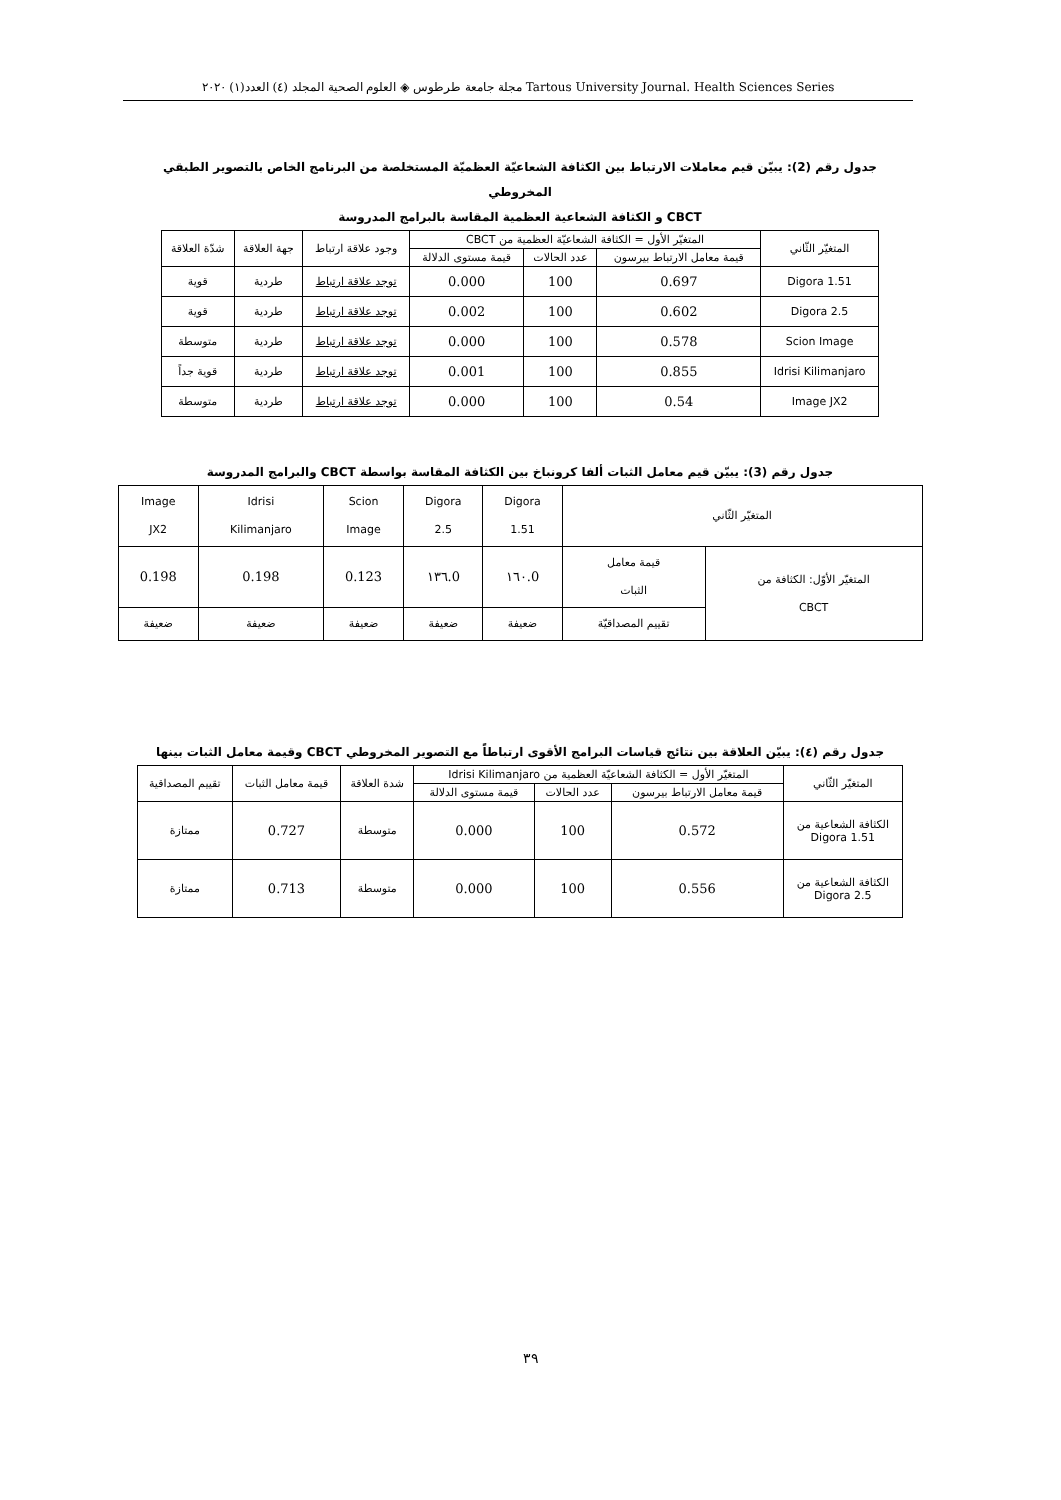مجلة جامعة طرطوس ◈ العلوم الصحية المجلد (٤) العدد(١) ٢٠٢٠ Tartous University Journal. Health Sciences Series
جدول رقم (2): يبيّن قيم معاملات الارتباط بين الكثافة الشعاعيّة العظميّة المستخلصة من البرنامج الخاص بالتصوير الطبقي المخروطي
CBCT و الكثافة الشعاعية العظمية المقاسة بالبرامج المدروسة
| المتغيّر الثّاني | المتغيّر الأول = الكثافة الشعاعيّة العظمية من CBCT | | | وجود علاقة ارتباط | جهة العلاقة | شدّة العلاقة |
| --- | --- | --- | --- | --- | --- | --- |
| | قيمة معامل الارتباط بيرسون | عدد الحالات | قيمة مستوى الدلالة | | | |
| Digora 1.51 | 0.697 | 100 | 0.000 | توجد علاقة ارتباط | طردية | قوية |
| Digora 2.5 | 0.602 | 100 | 0.002 | توجد علاقة ارتباط | طردية | قوية |
| Scion Image | 0.578 | 100 | 0.000 | توجد علاقة ارتباط | طردية | متوسطة |
| Idrisi Kilimanjaro | 0.855 | 100 | 0.001 | توجد علاقة ارتباط | طردية | قوية جداً |
| Image JX2 | 0.54 | 100 | 0.000 | توجد علاقة ارتباط | طردية | متوسطة |
جدول رقم (3): يبيّن قيم معامل الثبات ألفا كرونباخ بين الكثافة المقاسة بواسطة CBCT والبرامج المدروسة
| المتغيّر الثّاني | | Digora 1.51 | Digora 2.5 | Scion Image | Idrisi Kilimanjaro | Image JX2 |
| --- | --- | --- | --- | --- | --- | --- |
| المتغيّر الأوّل: الكثافة من CBCT | قيمة معامل الثبات | 0.١٦٠ | 0.١٣٦ | 0.123 | 0.198 | 0.198 |
| | تقييم المصداقيّة | ضعيفة | ضعيفة | ضعيفة | ضعيفة | ضعيفة |
جدول رقم (٤): يبيّن العلاقة بين نتائج قياسات البرامج الأقوى ارتباطاً مع التصوير المخروطي CBCT وقيمة معامل الثبات بينها
| المتغيّر الثّاني | المتغيّر الأول = الكثافة الشعاعيّة العظمية من Idrisi Kilimanjaro | | | شدة العلاقة | قيمة معامل الثبات | تقييم المصداقية |
| --- | --- | --- | --- | --- | --- | --- |
| | قيمة معامل الارتباط بيرسون | عدد الحالات | قيمة مستوى الدلالة | | | |
| الكثافة الشعاعية من Digora 1.51 | 0.572 | 100 | 0.000 | متوسطة | 0.727 | ممتازة |
| الكثافة الشعاعية من Digora 2.5 | 0.556 | 100 | 0.000 | متوسطة | 0.713 | ممتازة |
٣٩